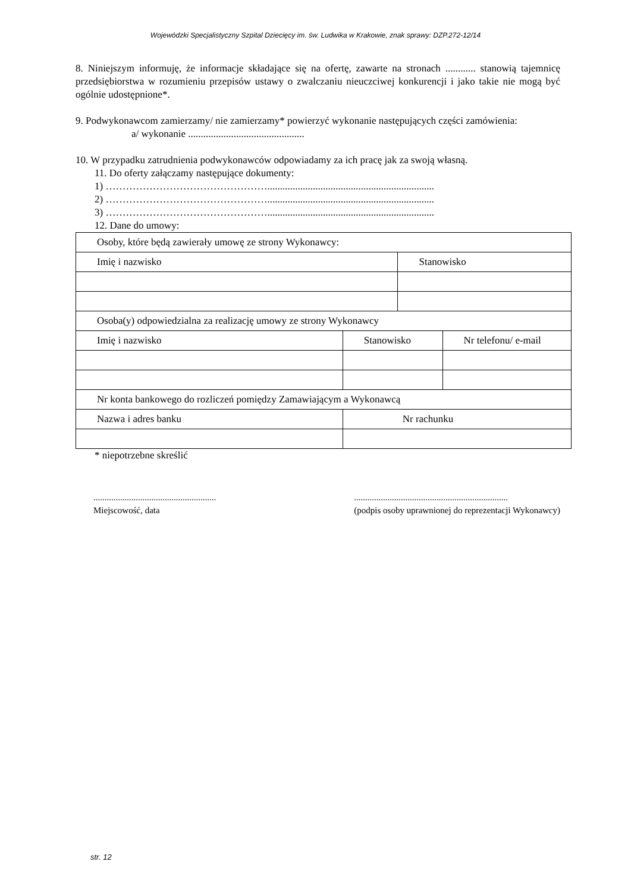Wojewódzki Specjalistyczny Szpital Dziecięcy im. św. Ludwika w Krakowie, znak sprawy: DZP.272-12/14
8. Niniejszym informuję, że informacje składające się na ofertę, zawarte na stronach ............ stanowią tajemnicę przedsiębiorstwa w rozumieniu przepisów ustawy o zwalczaniu nieuczciwej konkurencji i jako takie nie mogą być ogólnie udostępnione*.
9. Podwykonawcom zamierzamy/ nie zamierzamy* powierzyć wykonanie następujących części zamówienia:
a/ wykonanie ..............................................
10. W przypadku zatrudnienia podwykonawców odpowiadamy za ich pracę jak za swoją własną.
11. Do oferty załączamy następujące dokumenty:
1) …………………………………………..................................................................
2) …………………………………………..................................................................
3) …………………………………………..................................................................
12. Dane do umowy:
| Osoby, które będą zawierały umowę ze strony Wykonawcy: | | | |
| Imię i nazwisko | | Stanowisko | |
| Osoba(y) odpowiedzialna za realizację umowy ze strony Wykonawcy | | | |
| Imię i nazwisko | Stanowisko | | Nr telefonu/ e-mail |
| Nr konta bankowego do rozliczeń pomiędzy Zamawiającym a Wykonawcą | | | |
| Nazwa i adres banku | Nr rachunku | | |
* niepotrzebne skreślić
.......................................................
Miejscowość, data
.....................................................................
(podpis osoby uprawnionej do reprezentacji Wykonawcy)
str. 12